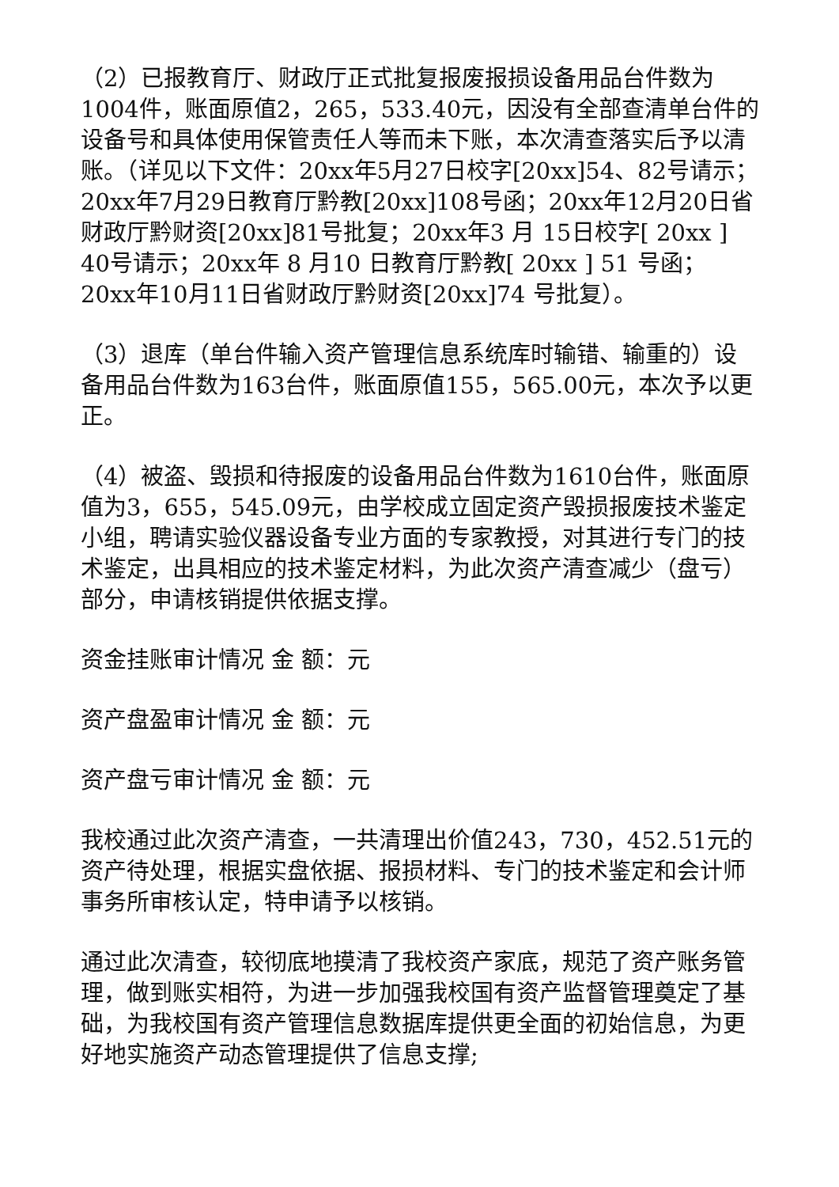（2）已报教育厅、财政厅正式批复报废报损设备用品台件数为1004件，账面原值2，265，533.40元，因没有全部查清单台件的设备号和具体使用保管责任人等而未下账，本次清查落实后予以清账。（详见以下文件：20xx年5月27日校字[20xx]54、82号请示；20xx年7月29日教育厅黔教[20xx]108号函；20xx年12月20日省财政厅黔财资[20xx]81号批复；20xx年3 月 15日校字[ 20xx ] 40号请示；20xx年 8 月10 日教育厅黔教[ 20xx ] 51 号函；20xx年10月11日省财政厅黔财资[20xx]74 号批复）。
（3）退库（单台件输入资产管理信息系统库时输错、输重的）设备用品台件数为163台件，账面原值155，565.00元，本次予以更正。
（4）被盗、毁损和待报废的设备用品台件数为1610台件，账面原值为3，655，545.09元，由学校成立固定资产毁损报废技术鉴定小组，聘请实验仪器设备专业方面的专家教授，对其进行专门的技术鉴定，出具相应的技术鉴定材料，为此次资产清查减少（盘亏）部分，申请核销提供依据支撑。
资金挂账审计情况 金 额：元
资产盘盈审计情况 金 额：元
资产盘亏审计情况 金 额：元
我校通过此次资产清查，一共清理出价值243，730，452.51元的资产待处理，根据实盘依据、报损材料、专门的技术鉴定和会计师事务所审核认定，特申请予以核销。
通过此次清查，较彻底地摸清了我校资产家底，规范了资产账务管理，做到账实相符，为进一步加强我校国有资产监督管理奠定了基础，为我校国有资产管理信息数据库提供更全面的初始信息，为更好地实施资产动态管理提供了信息支撑;